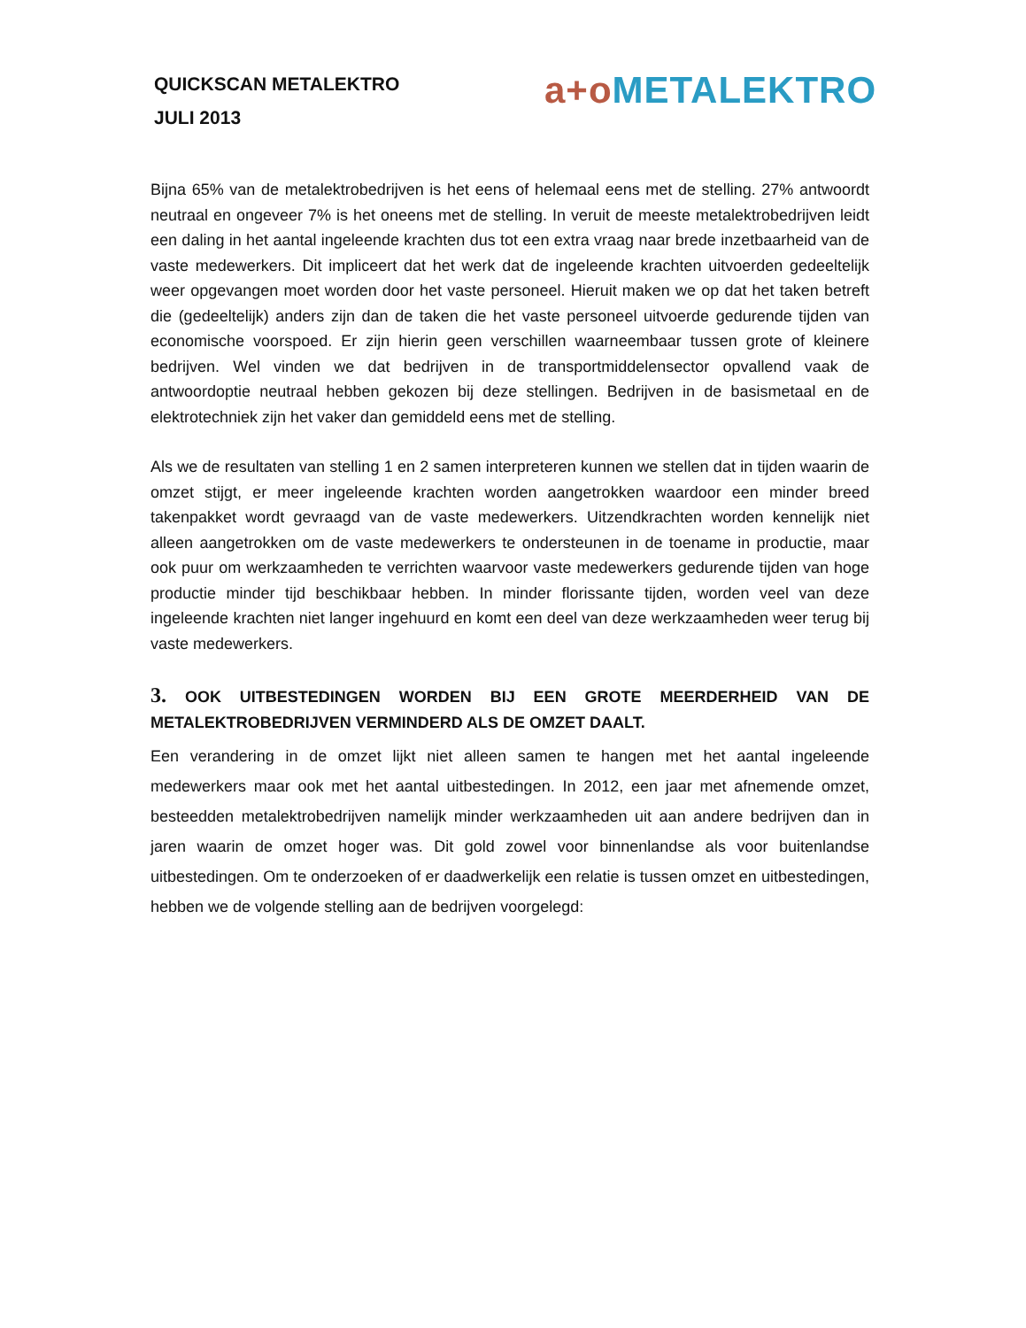QUICKSCAN METALEKTRO
JULI 2013
a+o METALEKTRO
Bijna 65% van de metalektrobedrijven is het eens of helemaal eens met de stelling. 27% antwoordt neutraal en ongeveer 7% is het oneens met de stelling. In veruit de meeste metalektrobedrijven leidt een daling in het aantal ingeleende krachten dus tot een extra vraag naar brede inzetbaarheid van de vaste medewerkers. Dit impliceert dat het werk dat de ingeleende krachten uitvoerden gedeeltelijk weer opgevangen moet worden door het vaste personeel. Hieruit maken we op dat het taken betreft die (gedeeltelijk) anders zijn dan de taken die het vaste personeel uitvoerde gedurende tijden van economische voorspoed. Er zijn hierin geen verschillen waarneembaar tussen grote of kleinere bedrijven. Wel vinden we dat bedrijven in de transportmiddelensector opvallend vaak de antwoordoptie neutraal hebben gekozen bij deze stellingen. Bedrijven in de basismetaal en de elektrotechniek zijn het vaker dan gemiddeld eens met de stelling.
Als we de resultaten van stelling 1 en 2 samen interpreteren kunnen we stellen dat in tijden waarin de omzet stijgt, er meer ingeleende krachten worden aangetrokken waardoor een minder breed takenpakket wordt gevraagd van de vaste medewerkers. Uitzendkrachten worden kennelijk niet alleen aangetrokken om de vaste medewerkers te ondersteunen in de toename in productie, maar ook puur om werkzaamheden te verrichten waarvoor vaste medewerkers gedurende tijden van hoge productie minder tijd beschikbaar hebben. In minder florissante tijden, worden veel van deze ingeleende krachten niet langer ingehuurd en komt een deel van deze werkzaamheden weer terug bij vaste medewerkers.
3. OOK UITBESTEDINGEN WORDEN BIJ EEN GROTE MEERDERHEID VAN DE METALEKTROBEDRIJVEN VERMINDERD ALS DE OMZET DAALT.
Een verandering in de omzet lijkt niet alleen samen te hangen met het aantal ingeleende medewerkers maar ook met het aantal uitbestedingen. In 2012, een jaar met afnemende omzet, besteedden metalektrobedrijven namelijk minder werkzaamheden uit aan andere bedrijven dan in jaren waarin de omzet hoger was. Dit gold zowel voor binnenlandse als voor buitenlandse uitbestedingen. Om te onderzoeken of er daadwerkelijk een relatie is tussen omzet en uitbestedingen, hebben we de volgende stelling aan de bedrijven voorgelegd: